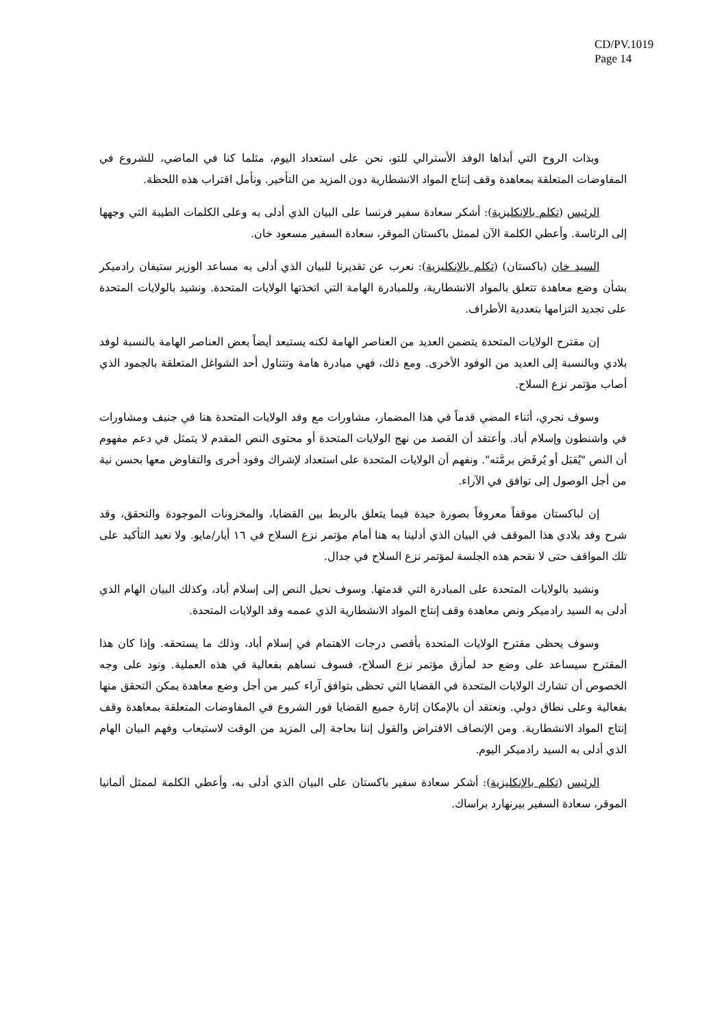CD/PV.1019
Page 14
وبذات الروح التي أبداها الوفد الأسترالي للتو، نحن على استعداد اليوم، مثلما كنا في الماضي، للشروع في المفاوضات المتعلقة بمعاهدة وقف إنتاج المواد الانشطارية دون المزيد من التأخير. ونأمل اقتراب هذه اللحظة.
الرئيس (تكلم بالإنكليزية): أشكر سعادة سفير فرنسا على البيان الذي أدلى به وعلى الكلمات الطيبة التي وجهها إلى الرئاسة. وأعطي الكلمة الآن لممثل باكستان الموقر، سعادة السفير مسعود خان.
السيد خان (باكستان) (تكلم بالإنكليزية): نعرب عن تقديرنا للبيان الذي أدلى به مساعد الوزير ستيفان رادميكر بشأن وضع معاهدة تتعلق بالمواد الانشطارية، وللمبادرة الهامة التي اتخذتها الولايات المتحدة. ونشيد بالولايات المتحدة على تجديد التزامها بتعددية الأطراف.
إن مقترح الولايات المتحدة يتضمن العديد من العناصر الهامة لكنه يستبعد أيضاً بعض العناصر الهامة بالنسبة لوفد بلادي وبالنسبة إلى العديد من الوفود الأخرى. ومع ذلك، فهي مبادرة هامة وتتناول أحد الشواغل المتعلقة بالجمود الذي أصاب مؤتمر نزع السلاح.
وسوف نجري، أثناء المضي قدماً في هذا المضمار، مشاورات مع وفد الولايات المتحدة هنا في جنيف ومشاورات في واشنطون وإسلام أباد. وأعتقد أن القصد من نهج الولايات المتحدة أو محتوى النص المقدم لا يتمثل في دعم مفهوم أن النص "يُقبَل أو يُرفَض برمَّته". ونفهم أن الولايات المتحدة على استعداد لإشراك وفود أخرى والتفاوض معها بحسن نية من أجل الوصول إلى توافق في الآراء.
إن لباكستان موقفاً معروفاً بصورة جيدة فيما يتعلق بالربط بين القضايا، والمخزونات الموجودة والتحقق، وقد شرح وفد بلادي هذا الموقف في البيان الذي أدلينا به هنا أمام مؤتمر نزع السلاح في ١٦ أيار/مايو. ولا نعيد التأكيد على تلك المواقف حتى لا نقحم هذه الجلسة لمؤتمر نزع السلاح في جدال.
ونشيد بالولايات المتحدة على المبادرة التي قدمتها. وسوف نحيل النص إلى إسلام أباد، وكذلك البيان الهام الذي أدلى به السيد رادميكر ونص معاهدة وقف إنتاج المواد الانشطارية الذي عممه وفد الولايات المتحدة.
وسوف يحظى مقترح الولايات المتحدة بأقصى درجات الاهتمام في إسلام أباد، وذلك ما يستحقه. وإذا كان هذا المقترح سيساعد على وضع حد لمأزق مؤتمر نزع السلاح، فسوف نساهم بفعالية في هذه العملية. ونود على وجه الخصوص أن تشارك الولايات المتحدة في القضايا التي تحظى بتوافق آراء كبير من أجل وضع معاهدة يمكن التحقق منها بفعالية وعلى نطاق دولي. ونعتقد أن بالإمكان إثارة جميع القضايا فور الشروع في المفاوضات المتعلقة بمعاهدة وقف إنتاج المواد الانشطارية. ومن الإنصاف الافتراض والقول إننا بحاجة إلى المزيد من الوقت لاستيعاب وفهم البيان الهام الذي أدلى به السيد رادميكر اليوم.
الرئيس (تكلم بالإنكليزية): أشكر سعادة سفير باكستان على البيان الذي أدلى به، وأعطي الكلمة لممثل ألمانيا الموقر، سعادة السفير بيرنهارد براساك.